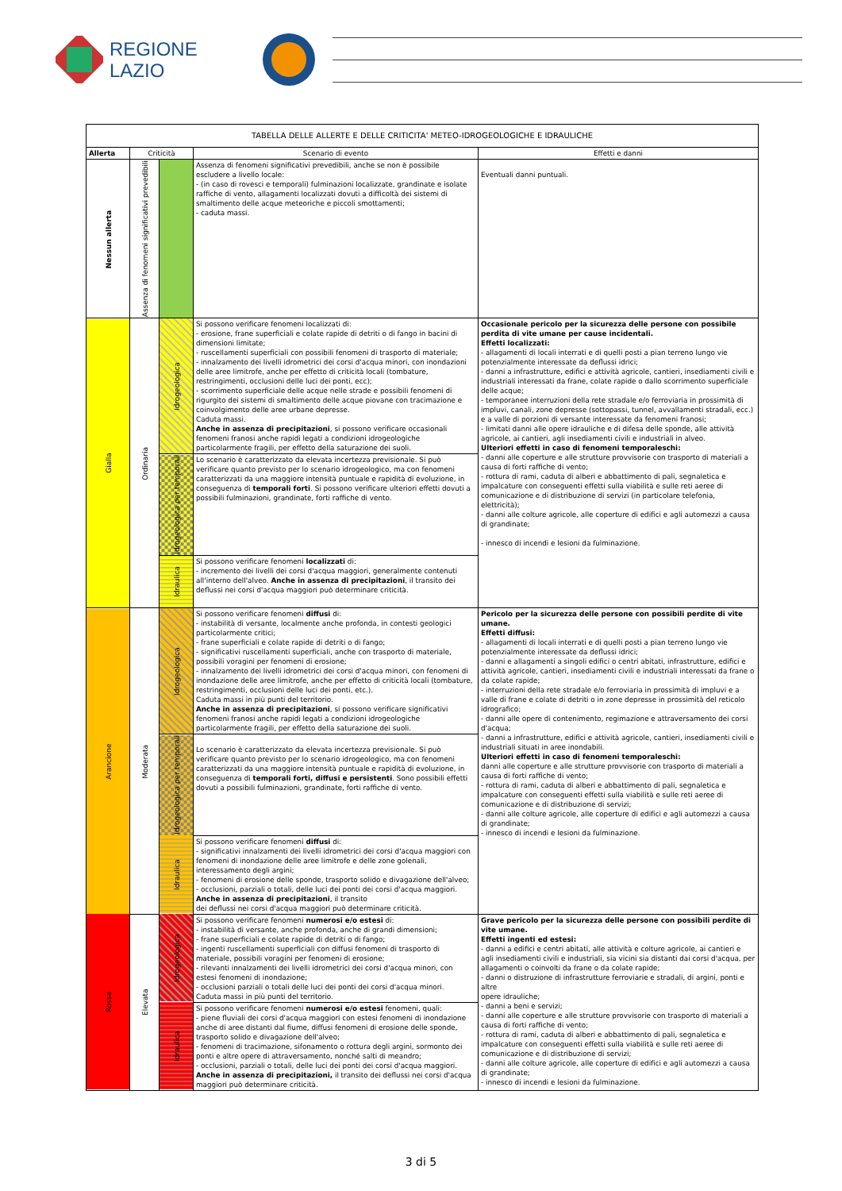REGIONE
LAZIO
| TABELLA DELLE ALLERTE E DELLE CRITICITA' METEO-IDROGEOLOGICHE E IDRAULICHE | | | | |
| --- | --- | --- | --- | --- |
| Allerta | Criticità | | Scenario di evento | Effetti e danni |
| Nessun allerta | Assenza di fenomeni significativi prevedibili | | Assenza di fenomeni significativi prevedibili, anche se non è possibile escludere a livello locale: - (in caso di rovesci e temporali) fulminazioni localizzate, grandinate e isolate raffiche di vento, allagamenti localizzati dovuti a difficoltà dei sistemi di smaltimento delle acque meteoriche e piccoli smottamenti; - caduta massi. | Eventuali danni puntuali. |
| Gialla | Ordinaria | Idrogeologica | Si possono verificare fenomeni localizzati di: - erosione, frane superficiali e colate rapide di detriti o di fango in bacini di dimensioni limitate; - ruscellamenti superficiali con possibili fenomeni di trasporto di materiale; - innalzamento dei livelli idrometrici dei corsi d'acqua minori, con inondazioni delle aree limitrofe, anche per effetto di criticità locali (tombature, restringimenti, occlusioni delle luci dei ponti, ecc); - scorrimento superficiale delle acque nelle strade e possibili fenomeni di rigurgito dei sistemi di smaltimento delle acque piovane con tracimazione e coinvolgimento delle aree urbane depresse. Caduta massi. Anche in assenza di precipitazioni , si possono verificare occasionali fenomeni franosi anche rapidi legati a condizioni idrogeologiche particolarmente fragili, per effetto della saturazione dei suoli. | Occasionale pericolo per la sicurezza delle persone con possibile perdita di vite umane per cause incidentali. Effetti localizzati: - allagamenti di locali interrati e di quelli posti a pian terreno lungo vie potenzialmente interessate da deflussi idrici; - danni a infrastrutture, edifici e attività agricole, cantieri, insediamenti civili e industriali interessati da frane, colate rapide o dallo scorrimento superficiale delle acque; - temporanee interruzioni della rete stradale e/o ferroviaria in prossimità di impluvi, canali, zone depresse (sottopassi, tunnel, avvallamenti stradali, ecc.) e a valle di porzioni di versante interessate da fenomeni franosi; - limitati danni alle opere idrauliche e di difesa delle sponde, alle attività agricole, ai cantieri, agli insediamenti civili e industriali in alveo. Ulteriori effetti in caso di fenomeni temporaleschi: - danni alle coperture e alle strutture provvisorie con trasporto di materiali a causa di forti raffiche di vento; - rottura di rami, caduta di alberi e abbattimento di pali, segnaletica e impalcature con conseguenti effetti sulla viabilità e sulle reti aeree di comunicazione e di distribuzione di servizi (in particolare telefonia, elettricità); - danni alle colture agricole, alle coperture di edifici e agli automezzi a causa di grandinate; - innesco di incendi e lesioni da fulminazione. |
| | | Idrogeologica per temporali | Lo scenario è caratterizzato da elevata incertezza previsionale. Si può verificare quanto previsto per lo scenario idrogeologico, ma con fenomeni caratterizzati da una maggiore intensità puntuale e rapidità di evoluzione, in conseguenza di temporali forti . Si possono verificare ulteriori effetti dovuti a possibili fulminazioni, grandinate, forti raffiche di vento. | |
| | | Idraulica | Si possono verificare fenomeni localizzati di: - incremento dei livelli dei corsi d'acqua maggiori, generalmente contenuti all'interno dell'alveo. Anche in assenza di precipitazioni , il transito dei deflussi nei corsi d'acqua maggiori può determinare criticità. | |
| Arancione | Moderata | Idrogeologica | Si possono verificare fenomeni diffusi di: - instabilità di versante, localmente anche profonda, in contesti geologici particolarmente critici; - frane superficiali e colate rapide di detriti o di fango; - significativi ruscellamenti superficiali, anche con trasporto di materiale, possibili voragini per fenomeni di erosione; - innalzamento dei livelli idrometrici dei corsi d'acqua minori, con fenomeni di inondazione delle aree limitrofe, anche per effetto di criticità locali (tombature, restringimenti, occlusioni delle luci dei ponti, etc.). Caduta massi in più punti del territorio. Anche in assenza di precipitazioni , si possono verificare significativi fenomeni franosi anche rapidi legati a condizioni idrogeologiche particolarmente fragili, per effetto della saturazione dei suoli. | Pericolo per la sicurezza delle persone con possibili perdite di vite umane. Effetti diffusi: - allagamenti di locali interrati e di quelli posti a pian terreno lungo vie potenzialmente interessate da deflussi idrici; - danni e allagamenti a singoli edifici o centri abitati, infrastrutture, edifici e attività agricole, cantieri, insediamenti civili e industriali interessati da frane o da colate rapide; - interruzioni della rete stradale e/o ferroviaria in prossimità di impluvi e a valle di frane e colate di detriti o in zone depresse in prossimità del reticolo idrografico; - danni alle opere di contenimento, regimazione e attraversamento dei corsi d'acqua; - danni a infrastrutture, edifici e attività agricole, cantieri, insediamenti civili e industriali situati in aree inondabili. Ulteriori effetti in caso di fenomeni temporaleschi: danni alle coperture e alle strutture provvisorie con trasporto di materiali a causa di forti raffiche di vento; - rottura di rami, caduta di alberi e abbattimento di pali, segnaletica e impalcature con conseguenti effetti sulla viabilità e sulle reti aeree di comunicazione e di distribuzione di servizi; - danni alle colture agricole, alle coperture di edifici e agli automezzi a causa di grandinate; - innesco di incendi e lesioni da fulminazione. |
| | | Idrogeologica per temporali | Lo scenario è caratterizzato da elevata incertezza previsionale. Si può verificare quanto previsto per lo scenario idrogeologico, ma con fenomeni caratterizzati da una maggiore intensità puntuale e rapidità di evoluzione, in conseguenza di temporali forti, diffusi e persistenti . Sono possibili effetti dovuti a possibili fulminazioni, grandinate, forti raffiche di vento. | |
| | | Idraulica | Si possono verificare fenomeni diffusi di: - significativi innalzamenti dei livelli idrometrici dei corsi d'acqua maggiori con fenomeni di inondazione delle aree limitrofe e delle zone golenali, interessamento degli argini; - fenomeni di erosione delle sponde, trasporto solido e divagazione dell'alveo; - occlusioni, parziali o totali, delle luci dei ponti dei corsi d'acqua maggiori. Anche in assenza di precipitazioni , il transito dei deflussi nei corsi d'acqua maggiori può determinare criticità. | |
| Rossa | Elevata | Idrogeologica | Si possono verificare fenomeni numerosi e/o estesi di: - instabilità di versante, anche profonda, anche di grandi dimensioni; - frane superficiali e colate rapide di detriti o di fango; - ingenti ruscellamenti superficiali con diffusi fenomeni di trasporto di materiale, possibili voragini per fenomeni di erosione; - rilevanti innalzamenti dei livelli idrometrici dei corsi d'acqua minori, con estesi fenomeni di inondazione; - occlusioni parziali o totali delle luci dei ponti dei corsi d'acqua minori. Caduta massi in più punti del territorio. | Grave pericolo per la sicurezza delle persone con possibili perdite di vite umane. Effetti ingenti ed estesi: - danni a edifici e centri abitati, alle attività e colture agricole, ai cantieri e agli insediamenti civili e industriali, sia vicini sia distanti dai corsi d'acqua, per allagamenti o coinvolti da frane o da colate rapide; - danni o distruzione di infrastrutture ferroviarie e stradali, di argini, ponti e altre opere idrauliche; - danni a beni e servizi; - danni alle coperture e alle strutture provvisorie con trasporto di materiali a causa di forti raffiche di vento; - rottura di rami, caduta di alberi e abbattimento di pali, segnaletica e impalcature con conseguenti effetti sulla viabilità e sulle reti aeree di comunicazione e di distribuzione di servizi; - danni alle colture agricole, alle coperture di edifici e agli automezzi a causa di grandinate; - innesco di incendi e lesioni da fulminazione. |
| | | Idraulica | Si possono verificare fenomeni numerosi e/o estesi fenomeni, quali: - piene fluviali dei corsi d'acqua maggiori con estesi fenomeni di inondazione anche di aree distanti dal fiume, diffusi fenomeni di erosione delle sponde, trasporto solido e divagazione dell'alveo; - fenomeni di tracimazione, sifonamento o rottura degli argini, sormonto dei ponti e altre opere di attraversamento, nonché salti di meandro; - occlusioni, parziali o totali, delle luci dei ponti dei corsi d'acqua maggiori. Anche in assenza di precipitazioni, il transito dei deflussi nei corsi d'acqua maggiori può determinare criticità. | |
3 di 5